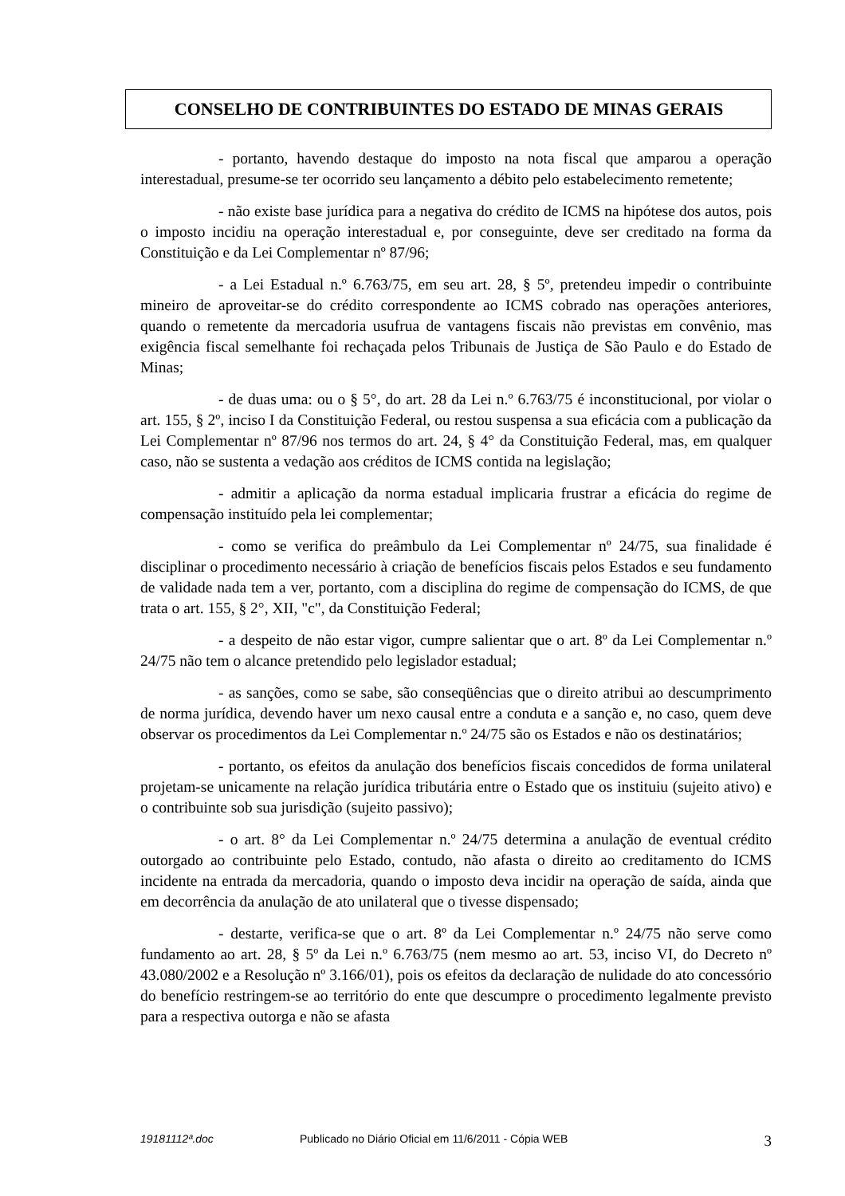CONSELHO DE CONTRIBUINTES DO ESTADO DE MINAS GERAIS
- portanto, havendo destaque do imposto na nota fiscal que amparou a operação interestadual, presume-se ter ocorrido seu lançamento a débito pelo estabelecimento remetente;
- não existe base jurídica para a negativa do crédito de ICMS na hipótese dos autos, pois o imposto incidiu na operação interestadual e, por conseguinte, deve ser creditado na forma da Constituição e da Lei Complementar nº 87/96;
- a Lei Estadual n.º 6.763/75, em seu art. 28, § 5º, pretendeu impedir o contribuinte mineiro de aproveitar-se do crédito correspondente ao ICMS cobrado nas operações anteriores, quando o remetente da mercadoria usufrua de vantagens fiscais não previstas em convênio, mas exigência fiscal semelhante foi rechaçada pelos Tribunais de Justiça de São Paulo e do Estado de Minas;
- de duas uma: ou o § 5°, do art. 28 da Lei n.º 6.763/75 é inconstitucional, por violar o art. 155, § 2º, inciso I da Constituição Federal, ou restou suspensa a sua eficácia com a publicação da Lei Complementar nº 87/96 nos termos do art. 24, § 4° da Constituição Federal, mas, em qualquer caso, não se sustenta a vedação aos créditos de ICMS contida na legislação;
- admitir a aplicação da norma estadual implicaria frustrar a eficácia do regime de compensação instituído pela lei complementar;
- como se verifica do preâmbulo da Lei Complementar nº 24/75, sua finalidade é disciplinar o procedimento necessário à criação de benefícios fiscais pelos Estados e seu fundamento de validade nada tem a ver, portanto, com a disciplina do regime de compensação do ICMS, de que trata o art. 155, § 2°, XII, "c", da Constituição Federal;
- a despeito de não estar vigor, cumpre salientar que o art. 8º da Lei Complementar n.º 24/75 não tem o alcance pretendido pelo legislador estadual;
- as sanções, como se sabe, são conseqüências que o direito atribui ao descumprimento de norma jurídica, devendo haver um nexo causal entre a conduta e a sanção e, no caso, quem deve observar os procedimentos da Lei Complementar n.º 24/75 são os Estados e não os destinatários;
- portanto, os efeitos da anulação dos benefícios fiscais concedidos de forma unilateral projetam-se unicamente na relação jurídica tributária entre o Estado que os instituiu (sujeito ativo) e o contribuinte sob sua jurisdição (sujeito passivo);
- o art. 8° da Lei Complementar n.º 24/75 determina a anulação de eventual crédito outorgado ao contribuinte pelo Estado, contudo, não afasta o direito ao creditamento do ICMS incidente na entrada da mercadoria, quando o imposto deva incidir na operação de saída, ainda que em decorrência da anulação de ato unilateral que o tivesse dispensado;
- destarte, verifica-se que o art. 8º da Lei Complementar n.º 24/75 não serve como fundamento ao art. 28, § 5º da Lei n.º 6.763/75 (nem mesmo ao art. 53, inciso VI, do Decreto nº 43.080/2002 e a Resolução nº 3.166/01), pois os efeitos da declaração de nulidade do ato concessório do benefício restringem-se ao território do ente que descumpre o procedimento legalmente previsto para a respectiva outorga e não se afasta
19181112ª.doc Publicado no Diário Oficial em 11/6/2011 - Cópia WEB 3